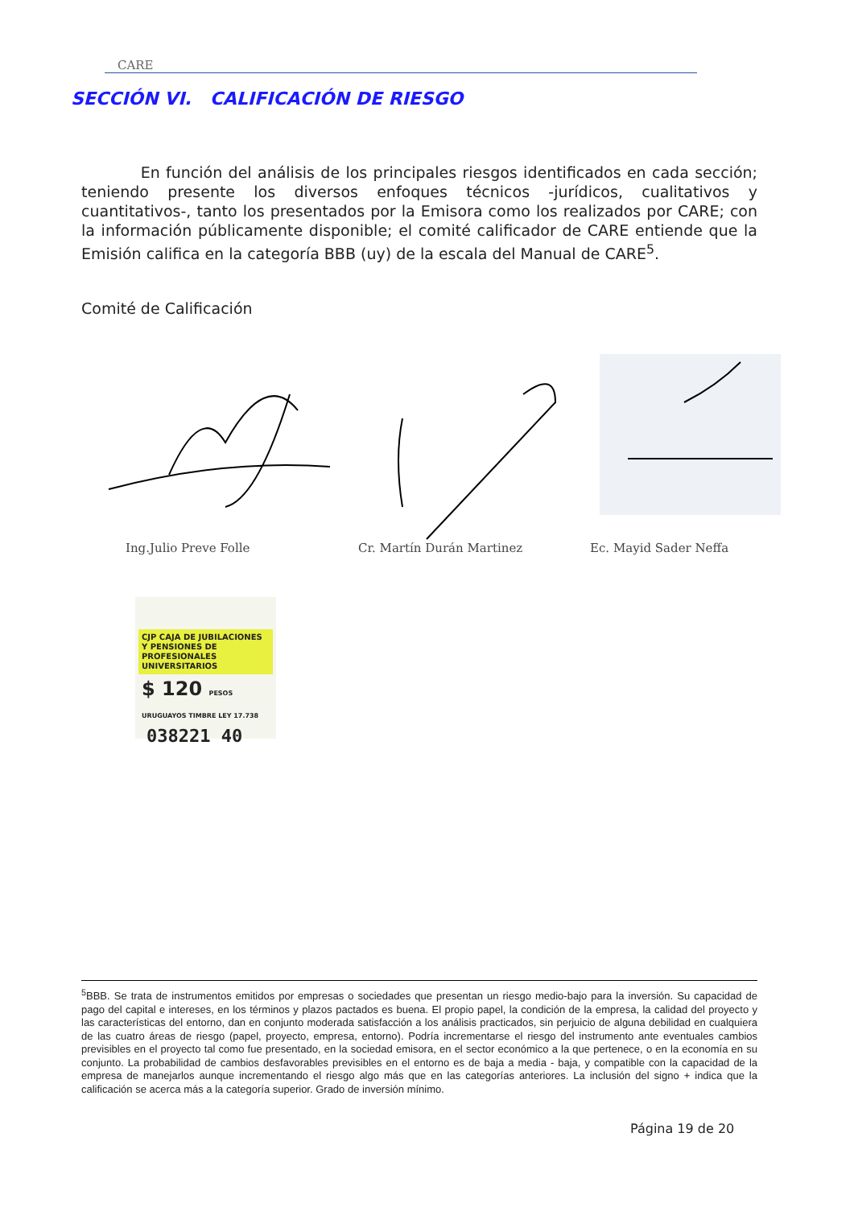CARE
SECCIÓN VI. CALIFICACIÓN DE RIESGO
En función del análisis de los principales riesgos identificados en cada sección; teniendo presente los diversos enfoques técnicos -jurídicos, cualitativos y cuantitativos-, tanto los presentados por la Emisora como los realizados por CARE; con la información públicamente disponible; el comité calificador de CARE entiende que la Emisión califica en la categoría BBB (uy) de la escala del Manual de CARE<sup>5</sup>.
Comité de Calificación
Ing.Julio Preve Folle Cr. Martín Durán Martinez Ec. Mayid Sader Neffa
CJP CAJA DE JUBILACIONES Y PENSIONES DE PROFESIONALES UNIVERSITARIOS
$ 120 PESOS URUGUAYOS TIMBRE LEY 17.738
038221 40
<sup>5</sup>BBB. Se trata de instrumentos emitidos por empresas o sociedades que presentan un riesgo medio-bajo para la inversión. Su capacidad de pago del capital e intereses, en los términos y plazos pactados es buena. El propio papel, la condición de la empresa, la calidad del proyecto y las características del entorno, dan en conjunto moderada satisfacción a los análisis practicados, sin perjuicio de alguna debilidad en cualquiera de las cuatro áreas de riesgo (papel, proyecto, empresa, entorno). Podría incrementarse el riesgo del instrumento ante eventuales cambios previsibles en el proyecto tal como fue presentado, en la sociedad emisora, en el sector económico a la que pertenece, o en la economía en su conjunto. La probabilidad de cambios desfavorables previsibles en el entorno es de baja a media - baja, y compatible con la capacidad de la empresa de manejarlos aunque incrementando el riesgo algo más que en las categorías anteriores. La inclusión del signo + indica que la calificación se acerca más a la categoría superior. Grado de inversión mínimo.
Página 19 de 20